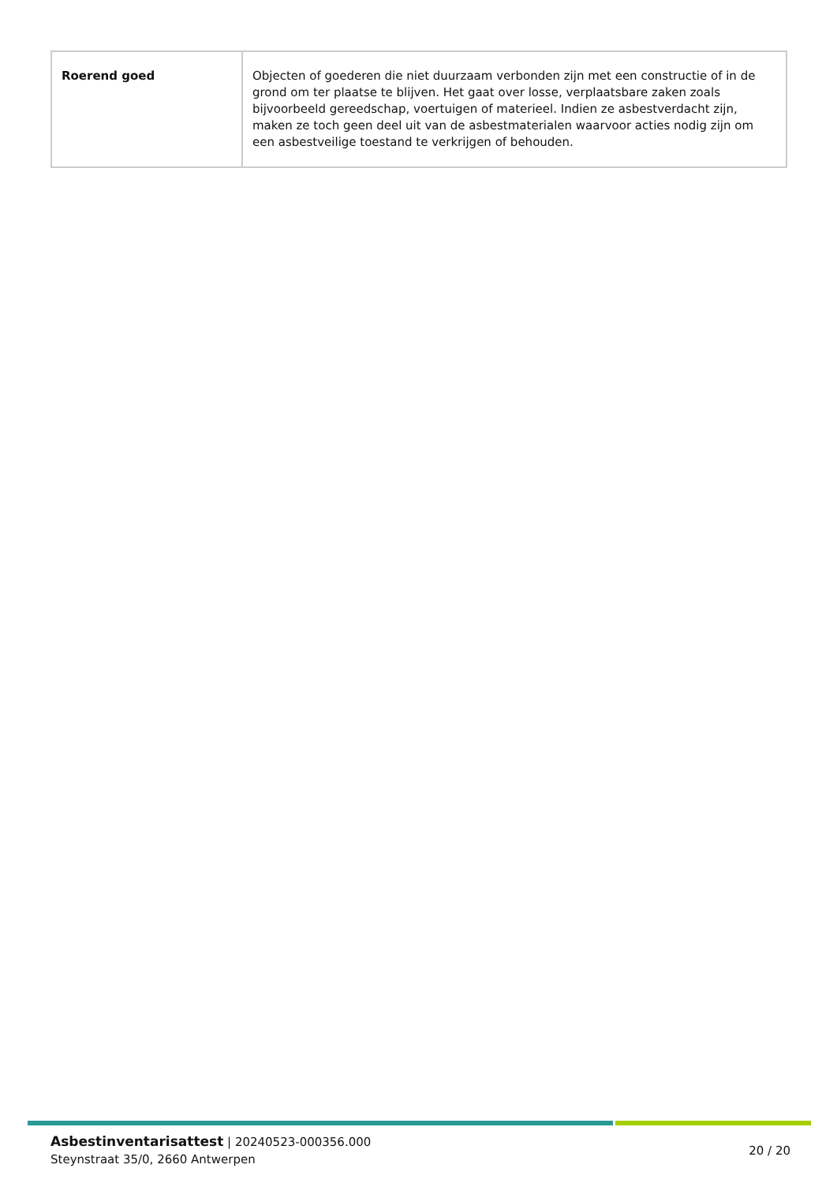| Roerend goed | Objecten of goederen die niet duurzaam verbonden zijn met een constructie of in de grond om ter plaatse te blijven. Het gaat over losse, verplaatsbare zaken zoals bijvoorbeeld gereedschap, voertuigen of materieel. Indien ze asbestverdacht zijn, maken ze toch geen deel uit van de asbestmaterialen waarvoor acties nodig zijn om een asbestveilige toestand te verkrijgen of behouden. |
Asbestinventarisattest | 20240523-000356.000
Steynstraat 35/0, 2660 Antwerpen
20 / 20